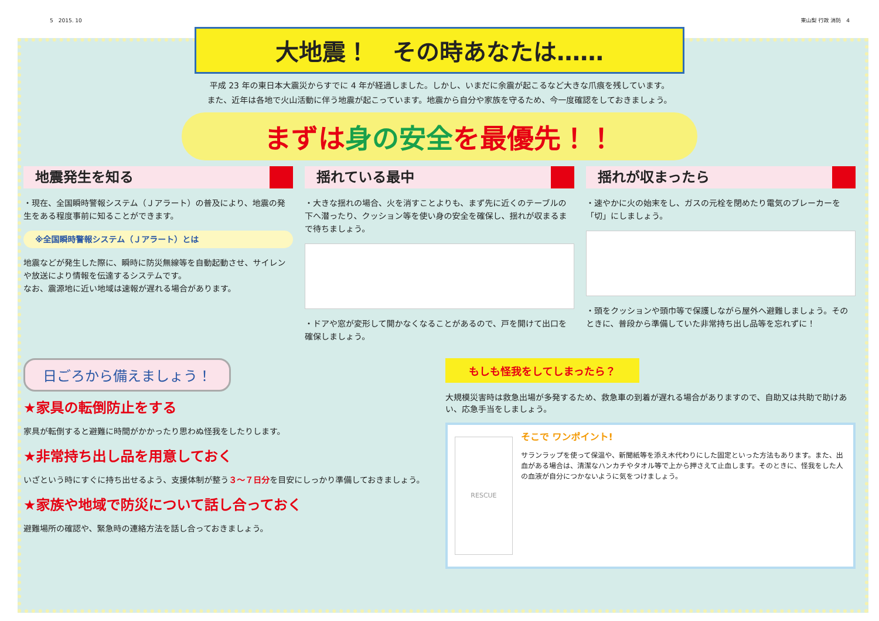5　2015. 10 東山梨 行政 消防　4
大地震！　その時あなたは……
平成 23 年の東日本大震災からすでに 4 年が経過しました。しかし、いまだに余震が起こるなど大きな爪痕を残しています。
また、近年は各地で火山活動に伴う地震が起こっています。地震から自分や家族を守るため、今一度確認をしておきましょう。
まずは身の安全を最優先！！
地震発生を知る
・現在、全国瞬時警報システム（Ｊアラート）の普及により、地震の発生をある程度事前に知ることができます。
※全国瞬時警報システム（Ｊアラート）とは
地震などが発生した際に、瞬時に防災無線等を自動起動させ、サイレンや放送により情報を伝達するシステムです。
なお、震源地に近い地域は速報が遅れる場合があります。
揺れている最中
・大きな揺れの場合、火を消すことよりも、まず先に近くのテーブルの下へ潜ったり、クッション等を使い身の安全を確保し、揺れが収まるまで待ちましょう。
・ドアや窓が変形して開かなくなることがあるので、戸を開けて出口を確保しましょう。
揺れが収まったら
・速やかに火の始末をし、ガスの元栓を閉めたり電気のブレーカーを「切」にしましょう。
・頭をクッションや頭巾等で保護しながら屋外へ避難しましょう。そのときに、普段から準備していた非常持ち出し品等を忘れずに！
日ごろから備えましょう！
★家具の転倒防止をする
家具が転倒すると避難に時間がかかったり思わぬ怪我をしたりします。
★非常持ち出し品を用意しておく
いざという時にすぐに持ち出せるよう、支援体制が整う３～７日分を目安にしっかり準備しておきましょう。
★家族や地域で防災について話し合っておく
避難場所の確認や、緊急時の連絡方法を話し合っておきましょう。
もしも怪我をしてしまったら？
大規模災害時は救急出場が多発するため、救急車の到着が遅れる場合がありますので、自助又は共助で助けあい、応急手当をしましょう。
RESCUE
そこで ワンポイント!
サランラップを使って保温や、新聞紙等を添え木代わりにした固定といった方法もあります。また、出血がある場合は、清潔なハンカチやタオル等で上から押さえて止血します。そのときに、怪我をした人の血液が自分につかないように気をつけましょう。